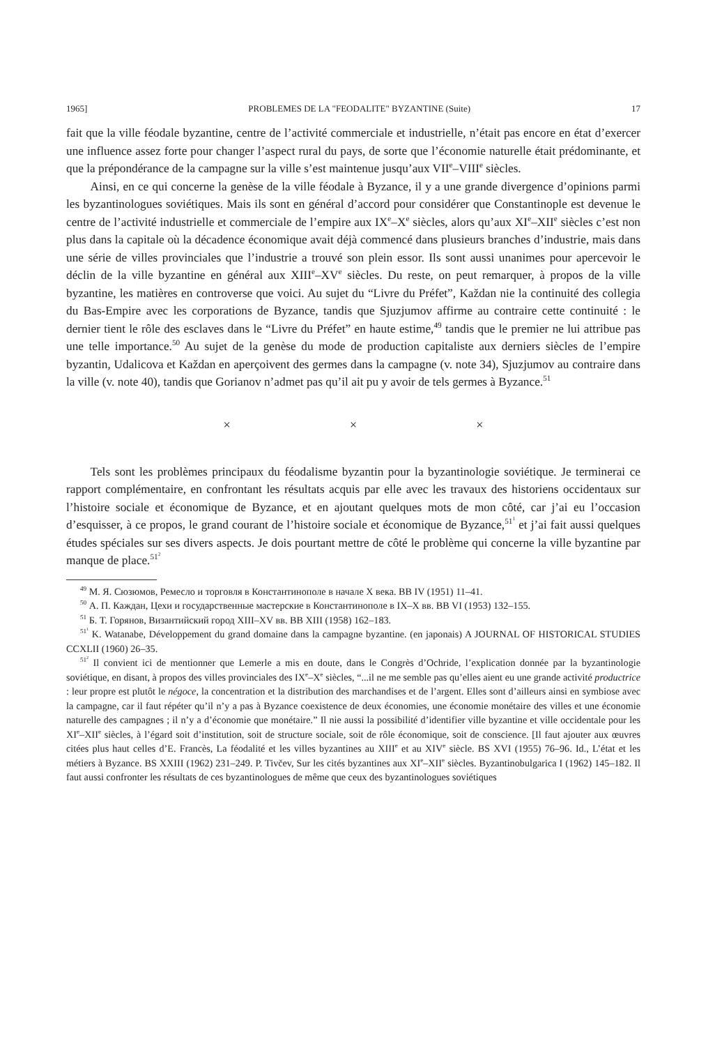1965] PROBLEMES DE LA "FEODALITE" BYZANTINE (Suite) 17
fait que la ville féodale byzantine, centre de l’activité commerciale et industrielle, n’était pas encore en état d’exercer une influence assez forte pour changer l’aspect rural du pays, de sorte que l’économie naturelle était prédominante, et que la prépondérance de la campagne sur la ville s’est maintenue jusqu’aux VII<sup>e</sup>–VIII<sup>e</sup> siècles.
Ainsi, en ce qui concerne la genèse de la ville féodale à Byzance, il y a une grande divergence d’opinions parmi les byzantinologues soviétiques. Mais ils sont en général d’accord pour considérer que Constantinople est devenue le centre de l’activité industrielle et commerciale de l’empire aux IX<sup>e</sup>–X<sup>e</sup> siècles, alors qu’aux XI<sup>e</sup>–XII<sup>e</sup> siècles c’est non plus dans la capitale où la décadence économique avait déjà commencé dans plusieurs branches d’industrie, mais dans une série de villes provinciales que l’industrie a trouvé son plein essor. Ils sont aussi unanimes pour apercevoir le déclin de la ville byzantine en général aux XIII<sup>e</sup>–XV<sup>e</sup> siècles. Du reste, on peut remarquer, à propos de la ville byzantine, les matières en controverse que voici. Au sujet du “Livre du Préfet”, Každan nie la continuité des collegia du Bas-Empire avec les corporations de Byzance, tandis que Sjuzjumov affirme au contraire cette continuité : le dernier tient le rôle des esclaves dans le “Livre du Préfet” en haute estime,<sup>49</sup> tandis que le premier ne lui attribue pas une telle importance.<sup>50</sup> Au sujet de la genèse du mode de production capitaliste aux derniers siècles de l’empire byzantin, Udalicova et Každan en aperçoivent des germes dans la campagne (v. note 34), Sjuzjumov au contraire dans la ville (v. note 40), tandis que Gorianov n’admet pas qu’il ait pu y avoir de tels germes à Byzance.<sup>51</sup>
× × ×
Tels sont les problèmes principaux du féodalisme byzantin pour la byzantinologie soviétique. Je terminerai ce rapport complémentaire, en confrontant les résultats acquis par elle avec les travaux des historiens occidentaux sur l’histoire sociale et économique de Byzance, et en ajoutant quelques mots de mon côté, car j’ai eu l’occasion d’esquisser, à ce propos, le grand courant de l’histoire sociale et économique de Byzance,<sup>51<sup>1</sup></sup> et j’ai fait aussi quelques études spéciales sur ses divers aspects. Je dois pourtant mettre de côté le problème qui concerne la ville byzantine par manque de place.<sup>51<sup>2</sup></sup>
<sup>49</sup> М. Я. Сюзюмов, Ремесло и торговля в Константинополе в начале X века. BB IV (1951) 11–41.
<sup>50</sup> А. П. Каждан, Цехи и государственные мастерские в Константинополе в IX–X вв. BB VI (1953) 132–155.
<sup>51</sup> Б. Т. Горянов, Византийский город XIII–XV вв. BB XIII (1958) 162–183.
<sup>51<sup>1</sup></sup> K. Watanabe, Développement du grand domaine dans la campagne byzantine. (en japonais) A JOURNAL OF HISTORICAL STUDIES CCXLII (1960) 26–35.
<sup>51<sup>2</sup></sup> Il convient ici de mentionner que Lemerle a mis en doute, dans le Congrès d’Ochride, l’explication donnée par la byzantinologie soviétique, en disant, à propos des villes provinciales des IX<sup>e</sup>–X<sup>e</sup> siècles, “...il ne me semble pas qu’elles aient eu une grande activité productrice : leur propre est plutôt le négoce, la concentration et la distribution des marchandises et de l’argent. Elles sont d’ailleurs ainsi en symbiose avec la campagne, car il faut répéter qu’il n’y a pas à Byzance coexistence de deux économies, une économie monétaire des villes et une économie naturelle des campagnes ; il n’y a d’économie que monétaire.” Il nie aussi la possibilité d’identifier ville byzantine et ville occidentale pour les XI<sup>e</sup>–XII<sup>e</sup> siècles, à l’égard soit d’institution, soit de structure sociale, soit de rôle économique, soit de conscience. [Il faut ajouter aux œuvres citées plus haut celles d’E. Francès, La féodalité et les villes byzantines au XIII<sup>e</sup> et au XIV<sup>e</sup> siècle. BS XVI (1955) 76–96. Id., L’état et les métiers à Byzance. BS XXIII (1962) 231–249. P. Tivčev, Sur les cités byzantines aux XI<sup>e</sup>–XII<sup>e</sup> siècles. Byzantinobulgarica I (1962) 145–182. Il faut aussi confronter les résultats de ces byzantinologues de même que ceux des byzantinologues soviétiques